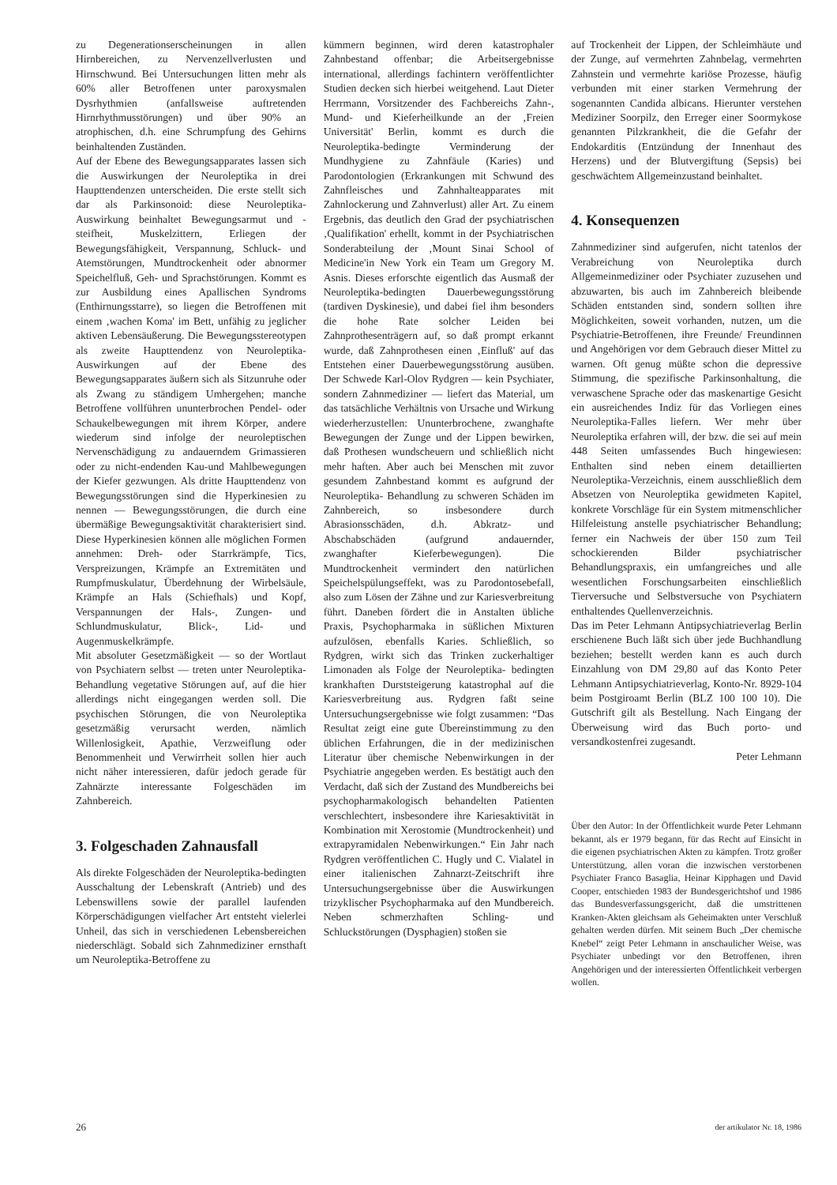zu Degenerationserscheinungen in allen Hirnbereichen, zu Nervenzellverlusten und Hirnschwund. Bei Untersuchungen litten mehr als 60% aller Betroffenen unter paroxysmalen Dysrhythmien (anfallsweise auftretenden Hirnrhythmusstörungen) und über 90% an atrophischen, d.h. eine Schrumpfung des Gehirns beinhaltenden Zuständen.
Auf der Ebene des Bewegungsapparates lassen sich die Auswirkungen der Neuroleptika in drei Haupttendenzen unterscheiden. Die erste stellt sich dar als Parkinsonoid: diese Neuroleptika-Auswirkung beinhaltet Bewegungsarmut und -steifheit, Muskelzittern, Erliegen der Bewegungsfähigkeit, Verspannung, Schluck- und Atemstörungen, Mundtrockenheit oder abnormer Speichelfluß, Geh- und Sprachstörungen. Kommt es zur Ausbildung eines Apallischen Syndroms (Enthirnungsstarre), so liegen die Betroffenen mit einem ‚wachen Koma' im Bett, unfähig zu jeglicher aktiven Lebensäußerung. Die Bewegungsstereotypen als zweite Haupttendenz von Neuroleptika-Auswirkungen auf der Ebene des Bewegungsapparates äußern sich als Sitzunruhe oder als Zwang zu ständigem Umhergehen; manche Betroffene vollführen ununterbrochen Pendel- oder Schaukelbewegungen mit ihrem Körper, andere wiederum sind infolge der neuroleptischen Nervenschädigung zu andauerndem Grimassieren oder zu nicht-endenden Kau-und Mahlbewegungen der Kiefer gezwungen. Als dritte Haupttendenz von Bewegungsstörungen sind die Hyperkinesien zu nennen — Bewegungsstörungen, die durch eine übermäßige Bewegungsaktivität charakterisiert sind. Diese Hyperkinesien können alle möglichen Formen annehmen: Dreh- oder Starrkrämpfe, Tics, Verspreizungen, Krämpfe an Extremitäten und Rumpfmuskulatur, Überdehnung der Wirbelsäule, Krämpfe an Hals (Schiefhals) und Kopf, Verspannungen der Hals-, Zungen- und Schlundmuskulatur, Blick-, Lid- und Augenmuskelkrämpfe.
Mit absoluter Gesetzmäßigkeit — so der Wortlaut von Psychiatern selbst — treten unter Neuroleptika-Behandlung vegetative Störungen auf, auf die hier allerdings nicht eingegangen werden soll. Die psychischen Störungen, die von Neuroleptika gesetzmäßig verursacht werden, nämlich Willenlosigkeit, Apathie, Verzweiflung oder Benommenheit und Verwirrheit sollen hier auch nicht näher interessieren, dafür jedoch gerade für Zahnärzte interessante Folgeschäden im Zahnbereich.
3. Folgeschaden Zahnausfall
Als direkte Folgeschäden der Neuroleptika-bedingten Ausschaltung der Lebenskraft (Antrieb) und des Lebenswillens sowie der parallel laufenden Körperschädigungen vielfacher Art entsteht vielerlei Unheil, das sich in verschiedenen Lebensbereichen niederschlägt. Sobald sich Zahnmediziner ernsthaft um Neuroleptika-Betroffene zu
kümmern beginnen, wird deren katastrophaler Zahnbestand offenbar; die Arbeitsergebnisse international, allerdings fachintern veröffentlichter Studien decken sich hierbei weitgehend. Laut Dieter Herrmann, Vorsitzender des Fachbereichs Zahn-, Mund- und Kieferheilkunde an der ‚Freien Universität' Berlin, kommt es durch die Neuroleptika-bedingte Verminderung der Mundhygiene zu Zahnfäule (Karies) und Parodontologien (Erkrankungen mit Schwund des Zahnfleisches und Zahnhalteapparates mit Zahnlockerung und Zahnverlust) aller Art. Zu einem Ergebnis, das deutlich den Grad der psychiatrischen ‚Qualifikation' erhellt, kommt in der Psychiatrischen Sonderabteilung der ‚Mount Sinai School of Medicine'in New York ein Team um Gregory M. Asnis. Dieses erforschte eigentlich das Ausmaß der Neuroleptika-bedingten Dauerbewegungsstörung (tardiven Dyskinesie), und dabei fiel ihm besonders die hohe Rate solcher Leiden bei Zahnprothesenträgern auf, so daß prompt erkannt wurde, daß Zahnprothesen einen ‚Einfluß' auf das Entstehen einer Dauerbewegungsstörung ausüben. Der Schwede Karl-Olov Rydgren — kein Psychiater, sondern Zahnmediziner — liefert das Material, um das tatsächliche Verhältnis von Ursache und Wirkung wiederherzustellen: Ununterbrochene, zwanghafte Bewegungen der Zunge und der Lippen bewirken, daß Prothesen wundscheuern und schließlich nicht mehr haften. Aber auch bei Menschen mit zuvor gesundem Zahnbestand kommt es aufgrund der Neuroleptika- Behandlung zu schweren Schäden im Zahnbereich, so insbesondere durch Abrasionsschäden, d.h. Abkratz- und Abschabschäden (aufgrund andauernder, zwanghafter Kieferbewegungen). Die Mundtrockenheit vermindert den natürlichen Speichelspülungseffekt, was zu Parodontosebefall, also zum Lösen der Zähne und zur Kariesverbreitung führt. Daneben fördert die in Anstalten übliche Praxis, Psychopharmaka in süßlichen Mixturen aufzulösen, ebenfalls Karies. Schließlich, so Rydgren, wirkt sich das Trinken zuckerhaltiger Limonaden als Folge der Neuroleptika- bedingten krankhaften Durststeigerung katastrophal auf die Kariesverbreitung aus. Rydgren faßt seine Untersuchungsergebnisse wie folgt zusammen: “Das Resultat zeigt eine gute Übereinstimmung zu den üblichen Erfahrungen, die in der medizinischen Literatur über chemische Nebenwirkungen in der Psychiatrie angegeben werden. Es bestätigt auch den Verdacht, daß sich der Zustand des Mundbereichs bei psychopharmakologisch behandelten Patienten verschlechtert, insbesondere ihre Kariesaktivität in Kombination mit Xerostomie (Mundtrockenheit) und extrapyramidalen Nebenwirkungen.“ Ein Jahr nach Rydgren veröffentlichen C. Hugly und C. Vialatel in einer italienischen Zahnarzt-Zeitschrift ihre Untersuchungsergebnisse über die Auswirkungen trizyklischer Psychopharmaka auf den Mundbereich. Neben schmerzhaften Schling- und Schluckstörungen (Dysphagien) stoßen sie
auf Trockenheit der Lippen, der Schleimhäute und der Zunge, auf vermehrten Zahnbelag, vermehrten Zahnstein und vermehrte kariöse Prozesse, häufig verbunden mit einer starken Vermehrung der sogenannten Candida albicans. Hierunter verstehen Mediziner Soorpilz, den Erreger einer Soormykose genannten Pilzkrankheit, die die Gefahr der Endokarditis (Entzündung der Innenhaut des Herzens) und der Blutvergiftung (Sepsis) bei geschwächtem Allgemeinzustand beinhaltet.
4. Konsequenzen
Zahnmediziner sind aufgerufen, nicht tatenlos der Verabreichung von Neuroleptika durch Allgemeinmediziner oder Psychiater zuzusehen und abzuwarten, bis auch im Zahnbereich bleibende Schäden entstanden sind, sondern sollten ihre Möglichkeiten, soweit vorhanden, nutzen, um die Psychiatrie-Betroffenen, ihre Freunde/ Freundinnen und Angehörigen vor dem Gebrauch dieser Mittel zu warnen. Oft genug müßte schon die depressive Stimmung, die spezifische Parkinsonhaltung, die verwaschene Sprache oder das maskenartige Gesicht ein ausreichendes Indiz für das Vorliegen eines Neuroleptika-Falles liefern. Wer mehr über Neuroleptika erfahren will, der bzw. die sei auf mein 448 Seiten umfassendes Buch hingewiesen: Enthalten sind neben einem detaillierten Neuroleptika-Verzeichnis, einem ausschließlich dem Absetzen von Neuroleptika gewidmeten Kapitel, konkrete Vorschläge für ein System mitmenschlicher Hilfeleistung anstelle psychiatrischer Behandlung; ferner ein Nachweis der über 150 zum Teil schockierenden Bilder psychiatrischer Behandlungspraxis, ein umfangreiches und alle wesentlichen Forschungsarbeiten einschließlich Tierversuche und Selbstversuche von Psychiatern enthaltendes Quellenverzeichnis.
Das im Peter Lehmann Antipsychiatrieverlag Berlin erschienene Buch läßt sich über jede Buchhandlung beziehen; bestellt werden kann es auch durch Einzahlung von DM 29,80 auf das Konto Peter Lehmann Antipsychiatrieverlag, Konto-Nr. 8929-104 beim Postgiroamt Berlin (BLZ 100 100 10). Die Gutschrift gilt als Bestellung. Nach Eingang der Überweisung wird das Buch porto- und versandkostenfrei zugesandt.
Peter Lehmann
Über den Autor: In der Öffentlichkeit wurde Peter Lehmann bekannt, als er 1979 begann, für das Recht auf Einsicht in die eigenen psychiatrischen Akten zu kämpfen. Trotz großer Unterstützung, allen voran die inzwischen verstorbenen Psychiater Franco Basaglia, Heinar Kipphagen und David Cooper, entschieden 1983 der Bundesgerichtshof und 1986 das Bundesverfassungsgericht, daß die umstrittenen Kranken-Akten gleichsam als Geheimakten unter Verschluß gehalten werden dürfen. Mit seinem Buch „Der chemische Knebel“ zeigt Peter Lehmann in anschaulicher Weise, was Psychiater unbedingt vor den Betroffenen, ihren Angehörigen und der interessierten Öffentlichkeit verbergen wollen.
26 der artikulator Nr. 18, 1986